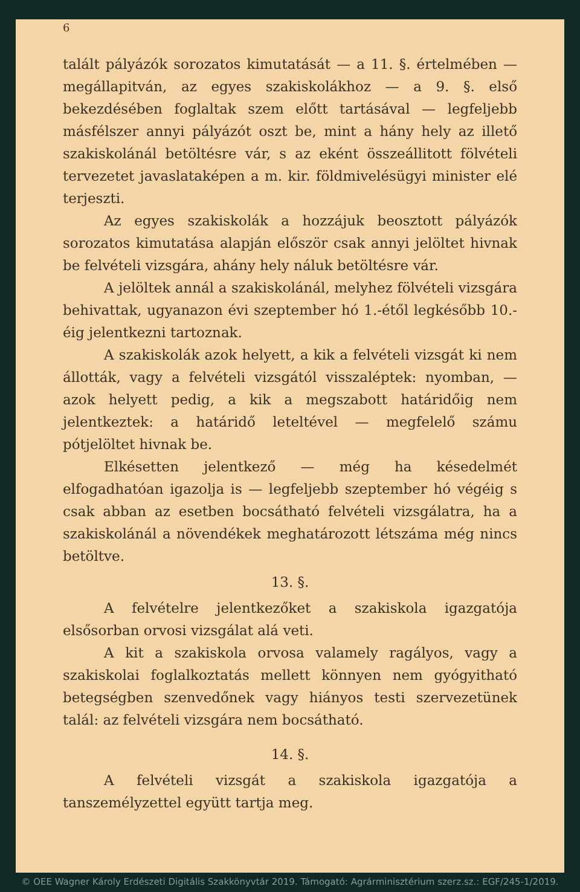6
talált pályázók sorozatos kimutatását — a 11. §. értelmében — megállapitván, az egyes szakiskolákhoz — a 9. §. első bekezdésében foglaltak szem előtt tartásával — legfeljebb másfélszer annyi pályázót oszt be, mint a hány hely az illető szakiskolánál betöltésre vár, s az eként összeállitott fölvételi tervezetet javaslataképen a m. kir. földmivelésügyi minister elé terjeszti.
Az egyes szakiskolák a hozzájuk beosztott pályázók sorozatos kimutatása alapján először csak annyi jelöltet hivnak be felvételi vizsgára, ahány hely náluk betöltésre vár.
A jelöltek annál a szakiskolánál, melyhez fölvételi vizsgára behivattak, ugyanazon évi szeptember hó 1.-étől legkésőbb 10.-éig jelentkezni tartoznak.
A szakiskolák azok helyett, a kik a felvételi vizsgát ki nem állották, vagy a felvételi vizsgától visszaléptek: nyomban, — azok helyett pedig, a kik a megszabott határidőig nem jelentkeztek: a határidő leteltével — megfelelő számu pótjelöltet hivnak be.
Elkésetten jelentkező — még ha késedelmét elfogadhatóan igazolja is — legfeljebb szeptember hó végéig s csak abban az esetben bocsátható felvételi vizsgálatra, ha a szakiskolánál a növendékek meghatározott létszáma még nincs betöltve.
13. §.
A felvételre jelentkezőket a szakiskola igazgatója elsősorban orvosi vizsgálat alá veti.
A kit a szakiskola orvosa valamely ragályos, vagy a szakiskolai foglalkoztatás mellett könnyen nem gyógyitható betegségben szenvedőnek vagy hiányos testi szervezetünek talál: az felvételi vizsgára nem bocsátható.
14. §.
A felvételi vizsgát a szakiskola igazgatója a tanszemélyzettel együtt tartja meg.
© OEE Wagner Károly Erdészeti Digitális Szakkönyvtár 2019. Támogató: Agrárminisztérium szerz.sz.: EGF/245-1/2019.